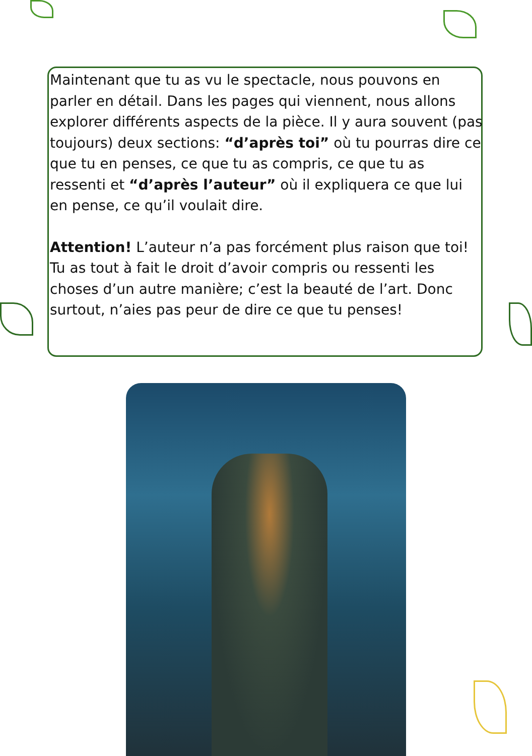Maintenant que tu as vu le spectacle, nous pouvons en parler en détail. Dans les pages qui viennent, nous allons explorer différents aspects de la pièce. Il y aura souvent (pas toujours) deux sections: “d’après toi” où tu pourras dire ce que tu en penses, ce que tu as compris, ce que tu as ressenti et “d’après l’auteur” où il expliquera ce que lui en pense, ce qu’il voulait dire.
Attention! L’auteur n’a pas forcément plus raison que toi! Tu as tout à fait le droit d’avoir compris ou ressenti les choses d’un autre manière; c’est la beauté de l’art. Donc surtout, n’aies pas peur de dire ce que tu penses!